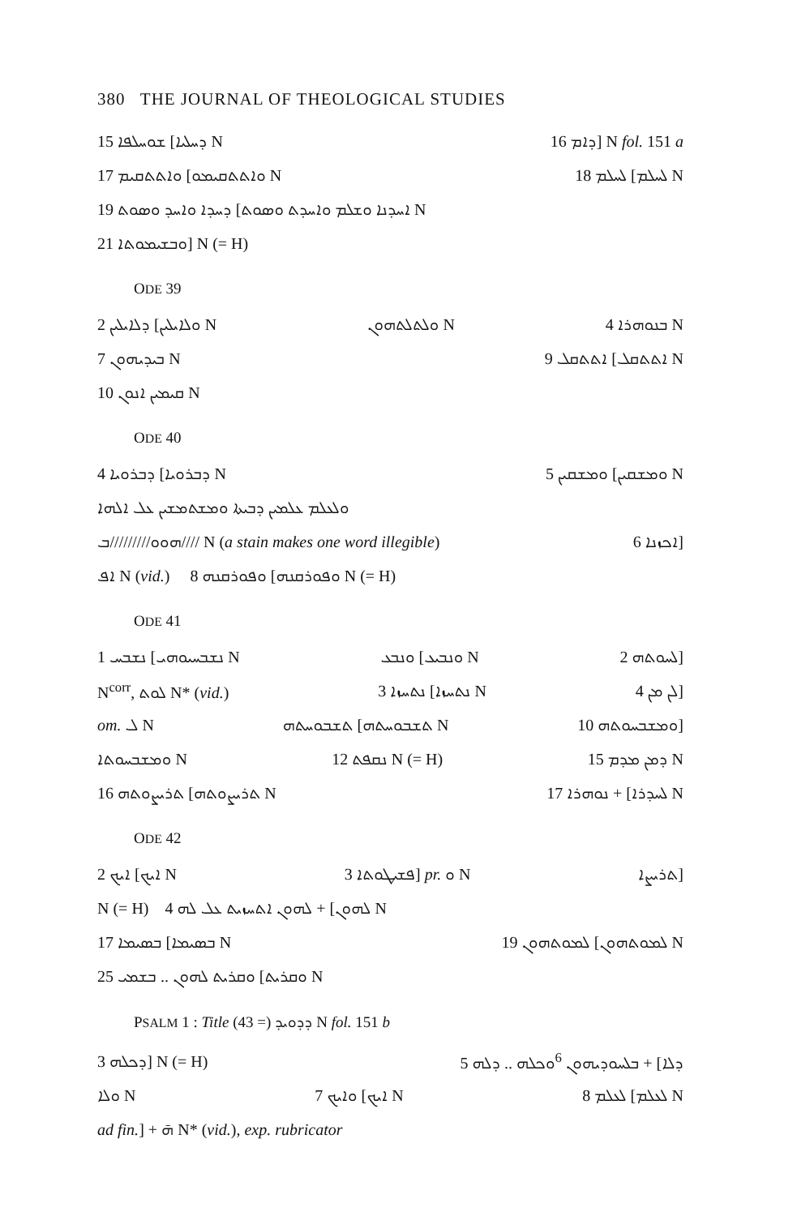380 THE JOURNAL OF THEOLOGICAL STUDIES
15 ܕܚܠܝܐ] ܫܘܚܠܦܐ N 16 ܕܐܡ] N fol. 151 a
17 ܘܐܬܬܩܝܡܘ] ܘܐܬܬܩܝܡ N 18 ܠܚܠܡ] ܠܚܠܡ N
19 ܐܚܕܢܐ ܘܫܠܡ ܘܐܚܕܬ ܘܣܘܬ] ܕܚܕܐ ܘܐܚܕ ܘܣܘܬ N
21 ܘܒܫܝܡܘܬܐ] N (= H)
ODE 39
2 ܘܠܐܝܠܝܢ] ܕܠܐܝܠܝܢ N ܘܠܬܠܬܗܘܢ N 4 ܒܢܘܗܪܐ N
7 ܒܝܕܝܗܘܢ N 9 ܐܬܬܩܠ] ܐܬܬܩܠ N
10 ܩܝܡܝܢ ܐܢܘܢ N
ODE 40
4 ܕܒܪܘܝܐ] ܕܒܪܘܝܐ N 5 ܘܡܫܩܝܢ] ܘܡܫܩܝܢ N
ܘܠܥܠܡ ܥܠܡܝܢ ܕܒܝܬܐ ܘܡܫܬܡܫܝܢ ܥܠ ܐܠܗܐ
ܗܘܘ/////////ܒ//// N (a stain makes one word illegible) 6 ܐܟܙܢܐ]
ܐܦ N (vid.) 8 ܘܦܘܪܩܢܗ] ܘܦܘܪܩܢܗ N (= H)
ODE 41
1 ܢܫܒܚܝܘܗܝ] ܢܫܒܚ N ܘܢܒܝܥ] ܘܢܒܥ N 2 ܠܚܘܬܗ]
N<sup>corr</sup>, ܠܘܬ N* (vid.) 3 ܢܬܚܙܐ] ܢܬܚܙܐ N 4 ܠܢ ܡܢ]
om. ܠ N ܬܫܒܘܚܬܗ] ܬܫܒܘܚܬܗ N 10 ܘܡܫܒܚܘܬܗ]
ܘܡܫܒܚܘܬܐ N 12 ܢܩܦܬ N (= H) 15 ܕܡܢ ܡܕܡ N
16 ܬܪܝܨܘܬܗ] ܬܪܝܨܘܬܗ N 17 ܠܚܕܪܐ] + ܢܘܗܪܐ N
ODE 42
2 ܐܝܟ] ܐܝܟ N 3 ܦܫܝܛܘܬܐ] pr. ܘ N ܬܪܝܨܐ]
N (= H) 4 ܠܗܘܢ] + ܠܗܘܢ ܐܬܚܙܝܬ ܥܠ ܠܗ N
17 ܒܣܝܡܐ] ܒܣܝܡܐ N 19 ܠܡܘܬܗܘܢ] ܠܡܘܬܗܘܢ N
25 ܘܩܪܝܬ] ܘܩܪܝܬ ܠܗܘܢ .. ܒܫܡܝ N
PSALM 1 : Title ܕܕܘܝܕ (= 43) N fol. 151 b
3 ܕܟܠܗ] N (= H) 5 ܕܠܐ] + ܒܠܚܘܕܝܗܘܢ <sup>6</sup>ܘܟܠܗ .. ܕܠܗ
ܘܠܐ N 7 ܐܝܟ] ܘܐܝܟ N 8 ܠܥܠܡ] ܠܥܠܡ N
ad fin.] + ܗ̄ N* (vid.), exp. rubricator